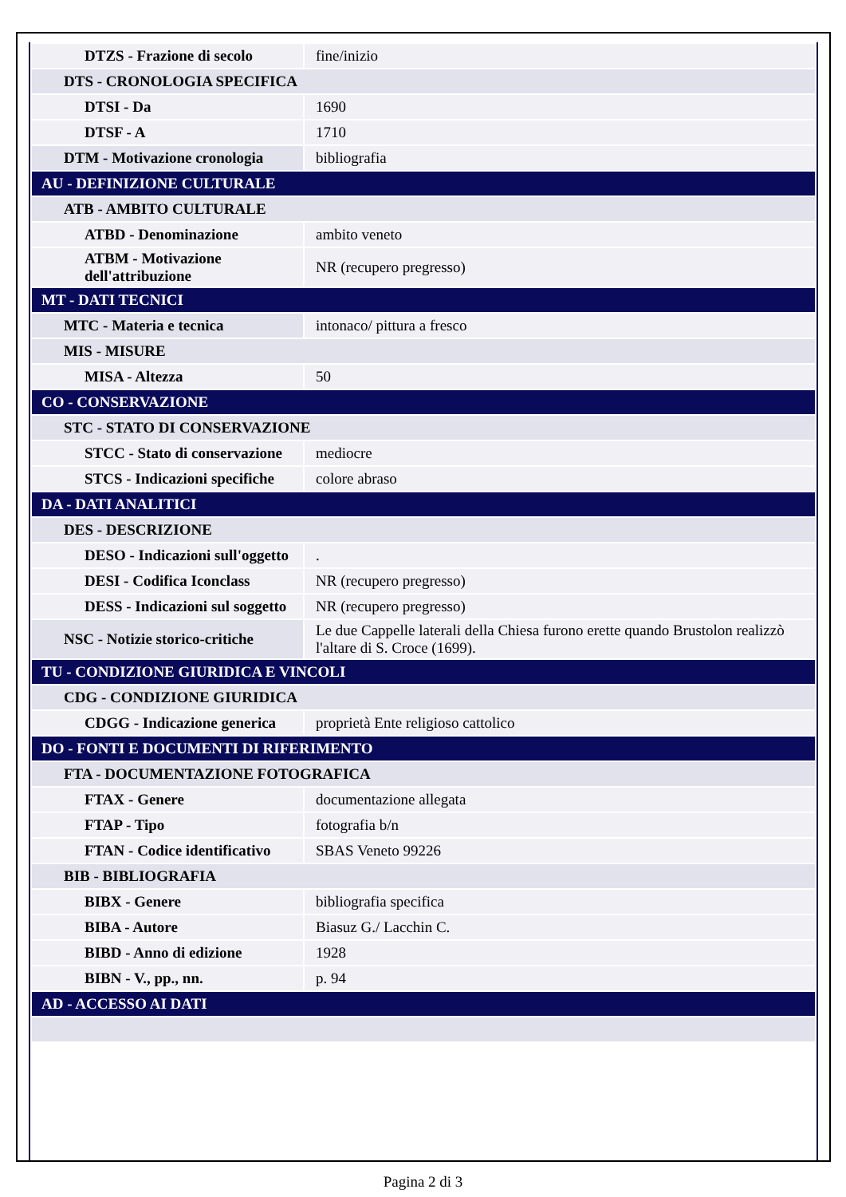| DTZS - Frazione di secolo | fine/inizio |
| DTS - CRONOLOGIA SPECIFICA | |
| DTSI - Da | 1690 |
| DTSF - A | 1710 |
| DTM - Motivazione cronologia | bibliografia |
| AU - DEFINIZIONE CULTURALE | |
| ATB - AMBITO CULTURALE | |
| ATBD - Denominazione | ambito veneto |
| ATBM - Motivazione dell'attribuzione | NR (recupero pregresso) |
| MT - DATI TECNICI | |
| MTC - Materia e tecnica | intonaco/ pittura a fresco |
| MIS - MISURE | |
| MISA - Altezza | 50 |
| CO - CONSERVAZIONE | |
| STC - STATO DI CONSERVAZIONE | |
| STCC - Stato di conservazione | mediocre |
| STCS - Indicazioni specifiche | colore abraso |
| DA - DATI ANALITICI | |
| DES - DESCRIZIONE | |
| DESO - Indicazioni sull'oggetto | . |
| DESI - Codifica Iconclass | NR (recupero pregresso) |
| DESS - Indicazioni sul soggetto | NR (recupero pregresso) |
| NSC - Notizie storico-critiche | Le due Cappelle laterali della Chiesa furono erette quando Brustolon realizzò l'altare di S. Croce (1699). |
| TU - CONDIZIONE GIURIDICA E VINCOLI | |
| CDG - CONDIZIONE GIURIDICA | |
| CDGG - Indicazione generica | proprietà Ente religioso cattolico |
| DO - FONTI E DOCUMENTI DI RIFERIMENTO | |
| FTA - DOCUMENTAZIONE FOTOGRAFICA | |
| FTAX - Genere | documentazione allegata |
| FTAP - Tipo | fotografia b/n |
| FTAN - Codice identificativo | SBAS Veneto 99226 |
| BIB - BIBLIOGRAFIA | |
| BIBX - Genere | bibliografia specifica |
| BIBA - Autore | Biasuz G./ Lacchin C. |
| BIBD - Anno di edizione | 1928 |
| BIBN - V., pp., nn. | p. 94 |
| AD - ACCESSO AI DATI | |
Pagina 2 di 3